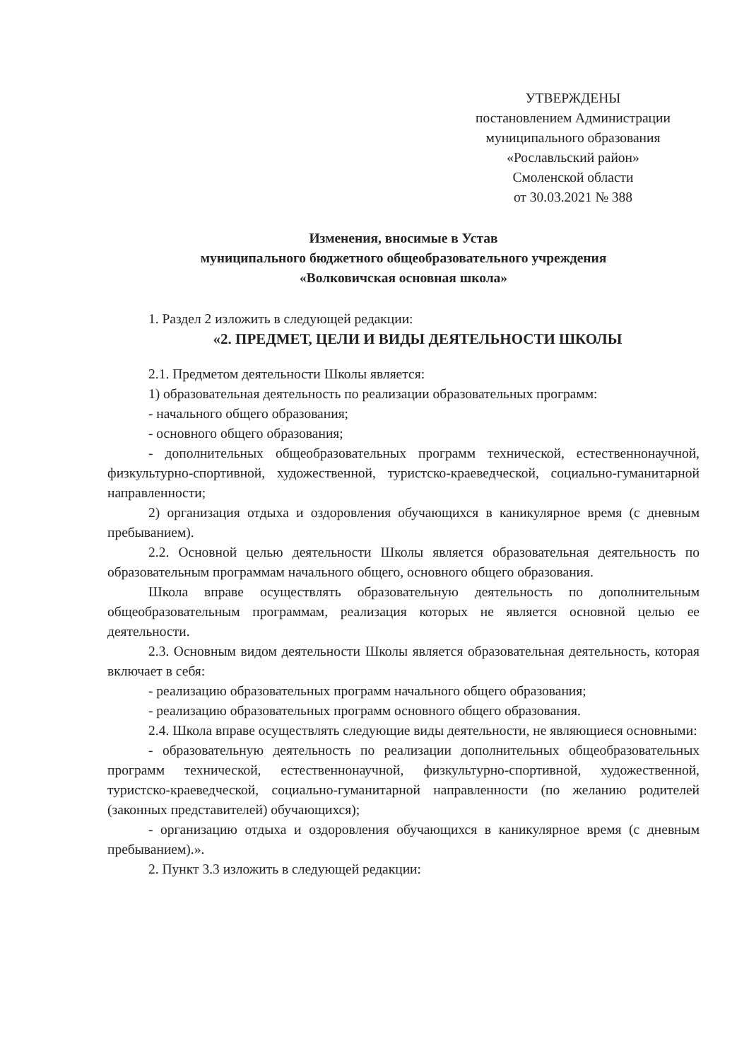УТВЕРЖДЕНЫ
постановлением Администрации
муниципального образования
«Рославльский район»
Смоленской области
от 30.03.2021 № 388
Изменения, вносимые в Устав
муниципального бюджетного общеобразовательного учреждения
«Волковичская основная школа»
1. Раздел 2 изложить в следующей редакции:
«2. ПРЕДМЕТ, ЦЕЛИ И ВИДЫ ДЕЯТЕЛЬНОСТИ ШКОЛЫ
2.1. Предметом деятельности Школы является:
1) образовательная деятельность по реализации образовательных программ:
- начального общего образования;
- основного общего образования;
- дополнительных общеобразовательных программ технической, естественнонаучной, физкультурно-спортивной, художественной, туристско-краеведческой, социально-гуманитарной направленности;
2) организация отдыха и оздоровления обучающихся в каникулярное время (с дневным пребыванием).
2.2. Основной целью деятельности Школы является образовательная деятельность по образовательным программам начального общего, основного общего образования.
Школа вправе осуществлять образовательную деятельность по дополнительным общеобразовательным программам, реализация которых не является основной целью ее деятельности.
2.3. Основным видом деятельности Школы является образовательная деятельность, которая включает в себя:
- реализацию образовательных программ начального общего образования;
- реализацию образовательных программ основного общего образования.
2.4. Школа вправе осуществлять следующие виды деятельности, не являющиеся основными:
- образовательную деятельность по реализации дополнительных общеобразовательных программ технической, естественнонаучной, физкультурно-спортивной, художественной, туристско-краеведческой, социально-гуманитарной направленности (по желанию родителей (законных представителей) обучающихся);
- организацию отдыха и оздоровления обучающихся в каникулярное время (с дневным пребыванием).».
2. Пункт 3.3 изложить в следующей редакции: